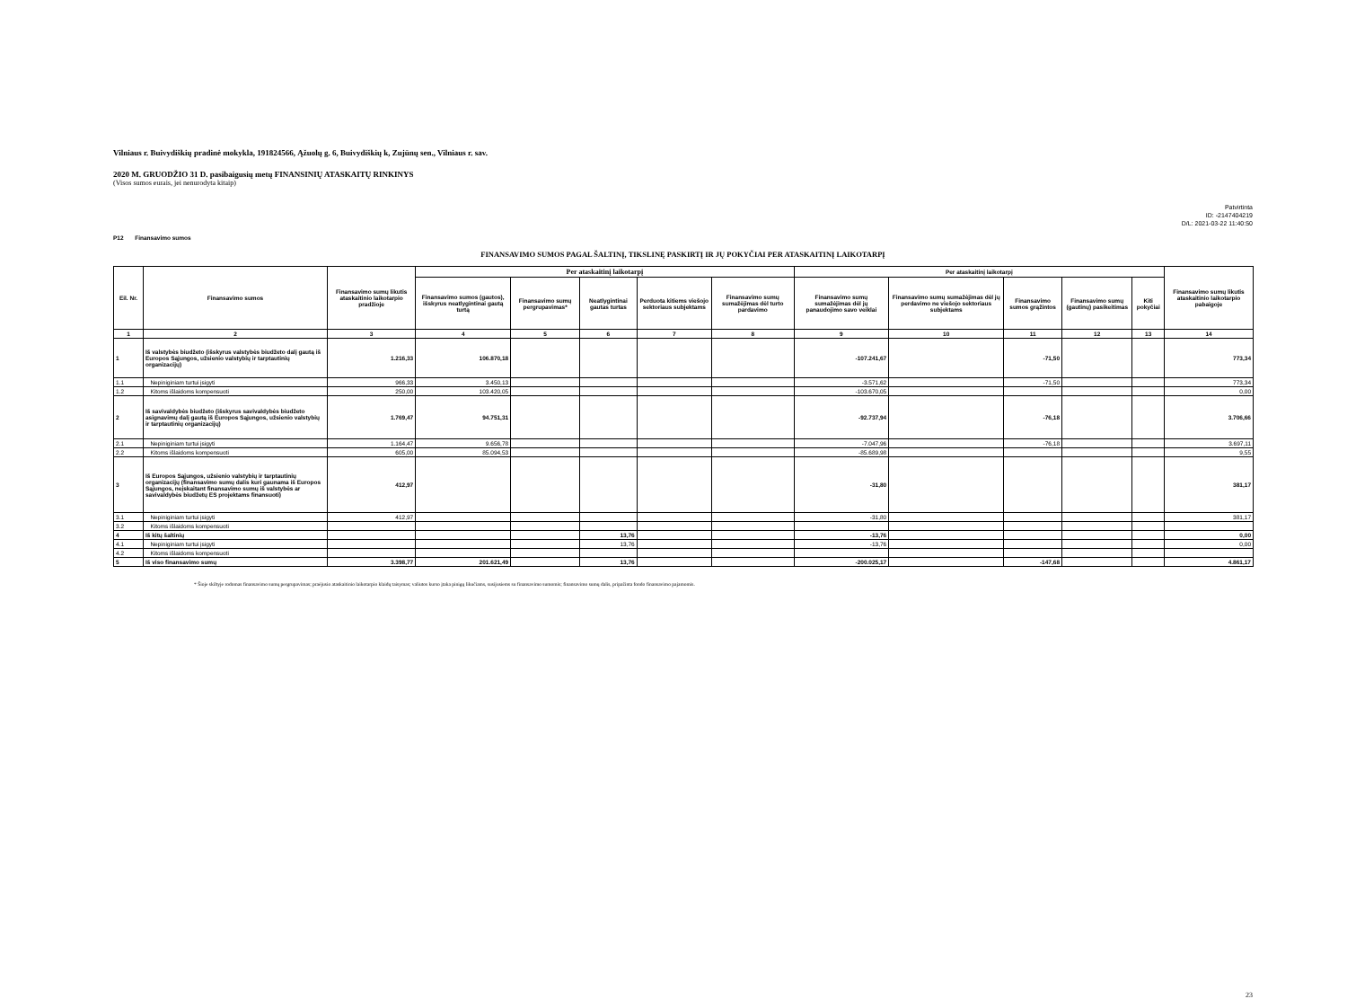Vilniaus r. Buivydiškių pradinė mokykla, 191824566, Ąžuolų g. 6, Buivydiškių k, Zujūnų sen., Vilniaus r. sav.
2020 M. GRUODŽIO 31 D. pasibaigusių metų FINANSINIŲ ATASKAITŲ RINKINYS
(Visos sumos eurais, jei nenurodyta kitaip)
Patvirtinta
ID: -2147404219
D/L: 2021-03-22 11:40:50
P12 Finansavimo sumos
FINANSAVIMO SUMOS PAGAL ŠALTINĮ, TIKSLINĘ PASKIRTĮ IR JŲ POKYČIAI PER ATASKAITINĮ LAIKOTARPĮ
| Eil. Nr. | Finansavimo sumos | Finansavimo sumų likutis ataskaitinio laikotarpio pradžioje | Per ataskaitinį laikotarpį | | | | | Per ataskaitinį laikotarpį | | | | | Finansavimo sumų likutis ataskaitinio laikotarpio pabaigoje |
| --- | --- | --- | --- | --- | --- | --- | --- | --- | --- | --- | --- | --- | --- |
| | | | Finansavimo sumos (gautos), išskyrus neatlygintinai gautą turtą | Finansavimo sumų pergrupavimas* | Neatlygintinai gautas turtas | Perduota kitiems viešojo sektoriaus subjektams | Finansavimo sumų sumažėjimas dėl turto pardavimo | Finansavimo sumų sumažėjimas dėl jų panaudojimo savo veiklai | Finansavimo sumų sumažėjimas dėl jų perdavimo ne viešojo sektoriaus subjektams | Finansavimo sumos grąžintos | Finansavimo sumų (gautinų) pasikeitimas | Kiti pokyčiai | |
| 1 | 2 | 3 | 4 | 5 | 6 | 7 | 8 | 9 | 10 | 11 | 12 | 13 | 14 |
| 1 | Iš valstybės biudžeto (išskyrus valstybės biudžeto dalį gautą iš Europos Sąjungos, užsienio valstybių ir tarptautinių organizacijų) | 1.216,33 | 106.870,18 | | | | | -107.241,67 | | -71,50 | | | 773,34 |
| 1.1 | Nepiniginiam turtui įsigyti | 966,33 | 3.450,13 | | | | | -3.571,62 | | -71,50 | | | 773,34 |
| 1.2 | Kitoms išlaidoms kompensuoti | 250,00 | 103.420,05 | | | | | -103.670,05 | | | | | 0,00 |
| 2 | Iš savivaldybės biudžeto (išskyrus savivaldybės biudžeto asignavimų dalį gautą iš Europos Sąjungos, užsienio valstybių ir tarptautinių organizacijų) | 1.769,47 | 94.751,31 | | | | | -92.737,94 | | -76,18 | | | 3.706,66 |
| 2.1 | Nepiniginiam turtui įsigyti | 1.164,47 | 9.656,78 | | | | | -7.047,96 | | -76,18 | | | 3.697,11 |
| 2.2 | Kitoms išlaidoms kompensuoti | 605,00 | 85.094,53 | | | | | -85.689,98 | | | | | 9,55 |
| 3 | Iš Europos Sąjungos, užsienio valstybių ir tarptautinių organizacijų (finansavimo sumų dalis kuri gaunama iš Europos Sąjungos, neįskaitant finansavimo sumų iš valstybės ar savivaldybės biudžetų ES projektams finansuoti) | 412,97 | | | | | | -31,80 | | | | | 381,17 |
| 3.1 | Nepiniginiam turtui įsigyti | 412,97 | | | | | | -31,80 | | | | | 381,17 |
| 3.2 | Kitoms išlaidoms kompensuoti | | | | | | | | | | | | |
| 4 | Iš kitų šaltinių | | | | 13,76 | | | -13,76 | | | | | 0,00 |
| 4.1 | Nepiniginiam turtui įsigyti | | | | 13,76 | | | -13,76 | | | | | 0,00 |
| 4.2 | Kitoms išlaidoms kompensuoti | | | | | | | | | | | | |
| 5 | Iš viso finansavimo sumų | 3.398,77 | 201.621,49 | | 13,76 | | | -200.025,17 | | -147,68 | | | 4.861,17 |
* Šioje skiltyje rodomas finansavimo sumų pergrupavimas; praėjusio ataskaitinio laikotarpio klaidų taisymas; valiutos kurso įtaka pinigų likučiams, susijusiems su finansavimo sumomis; finansavimo sumų dalis, pripažinta fondo finansavimo pajamomis.
23